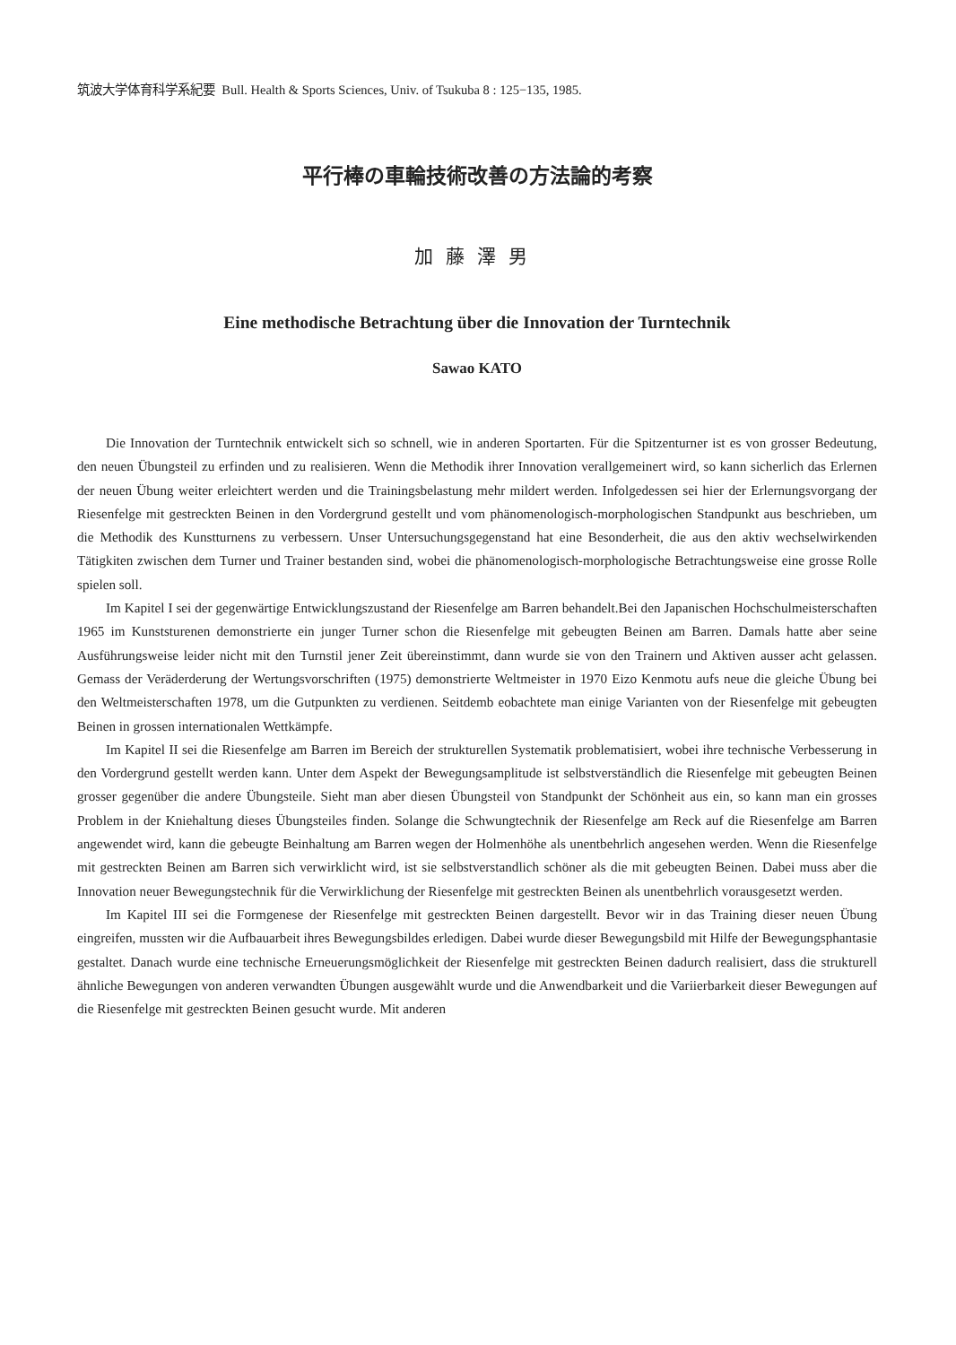筑波大学体育科学系紀要 Bull. Health & Sports Sciences, Univ. of Tsukuba 8 : 125−135, 1985.
平行棒の車輪技術改善の方法論的考察
加藤澤男
Eine methodische Betrachtung über die Innovation der Turntechnik
Sawao KATO
Die Innovation der Turntechnik entwickelt sich so schnell, wie in anderen Sportarten. Für die Spitzenturner ist es von grosser Bedeutung, den neuen Übungsteil zu erfinden und zu realisieren. Wenn die Methodik ihrer Innovation verallgemeinert wird, so kann sicherlich das Erlernen der neuen Übung weiter erleichtert werden und die Trainingsbelastung mehr mildert werden. Infolgedessen sei hier der Erlernungsvorgang der Riesenfelge mit gestreckten Beinen in den Vordergrund gestellt und vom phänomenologisch-morphologischen Standpunkt aus beschrieben, um die Methodik des Kunstturnens zu verbessern. Unser Untersuchungsgegenstand hat eine Besonderheit, die aus den aktiv wechselwirkenden Tätigkiten zwischen dem Turner und Trainer bestanden sind, wobei die phänomenologisch-morphologische Betrachtungsweise eine grosse Rolle spielen soll.
Im Kapitel I sei der gegenwärtige Entwicklungszustand der Riesenfelge am Barren behandelt.Bei den Japanischen Hochschulmeisterschaften 1965 im Kunststurenen demonstrierte ein junger Turner schon die Riesenfelge mit gebeugten Beinen am Barren. Damals hatte aber seine Ausführungsweise leider nicht mit den Turnstil jener Zeit übereinstimmt, dann wurde sie von den Trainern und Aktiven ausser acht gelassen. Gemass der Veräderderung der Wertungsvorschriften (1975) demonstrierte Weltmeister in 1970 Eizo Kenmotu aufs neue die gleiche Übung bei den Weltmeisterschaften 1978, um die Gutpunkten zu verdienen. Seitdemb eobachtete man einige Varianten von der Riesenfelge mit gebeugten Beinen in grossen internationalen Wettkämpfe.
Im Kapitel II sei die Riesenfelge am Barren im Bereich der strukturellen Systematik problematisiert, wobei ihre technische Verbesserung in den Vordergrund gestellt werden kann. Unter dem Aspekt der Bewegungsamplitude ist selbstverständlich die Riesenfelge mit gebeugten Beinen grosser gegenüber die andere Übungsteile. Sieht man aber diesen Übungsteil von Standpunkt der Schönheit aus ein, so kann man ein grosses Problem in der Kniehaltung dieses Übungsteiles finden. Solange die Schwungtechnik der Riesenfelge am Reck auf die Riesenfelge am Barren angewendet wird, kann die gebeugte Beinhaltung am Barren wegen der Holmenhöhe als unentbehrlich angesehen werden. Wenn die Riesenfelge mit gestreckten Beinen am Barren sich verwirklicht wird, ist sie selbstverstandlich schöner als die mit gebeugten Beinen. Dabei muss aber die Innovation neuer Bewegungstechnik für die Verwirklichung der Riesenfelge mit gestreckten Beinen als unentbehrlich vorausgesetzt werden.
Im Kapitel III sei die Formgenese der Riesenfelge mit gestreckten Beinen dargestellt. Bevor wir in das Training dieser neuen Übung eingreifen, mussten wir die Aufbauarbeit ihres Bewegungsbildes erledigen. Dabei wurde dieser Bewegungsbild mit Hilfe der Bewegungsphantasie gestaltet. Danach wurde eine technische Erneuerungsmöglichkeit der Riesenfelge mit gestreckten Beinen dadurch realisiert, dass die strukturell ähnliche Bewegungen von anderen verwandten Übungen ausgewählt wurde und die Anwendbarkeit und die Variierbarkeit dieser Bewegungen auf die Riesenfelge mit gestreckten Beinen gesucht wurde. Mit anderen